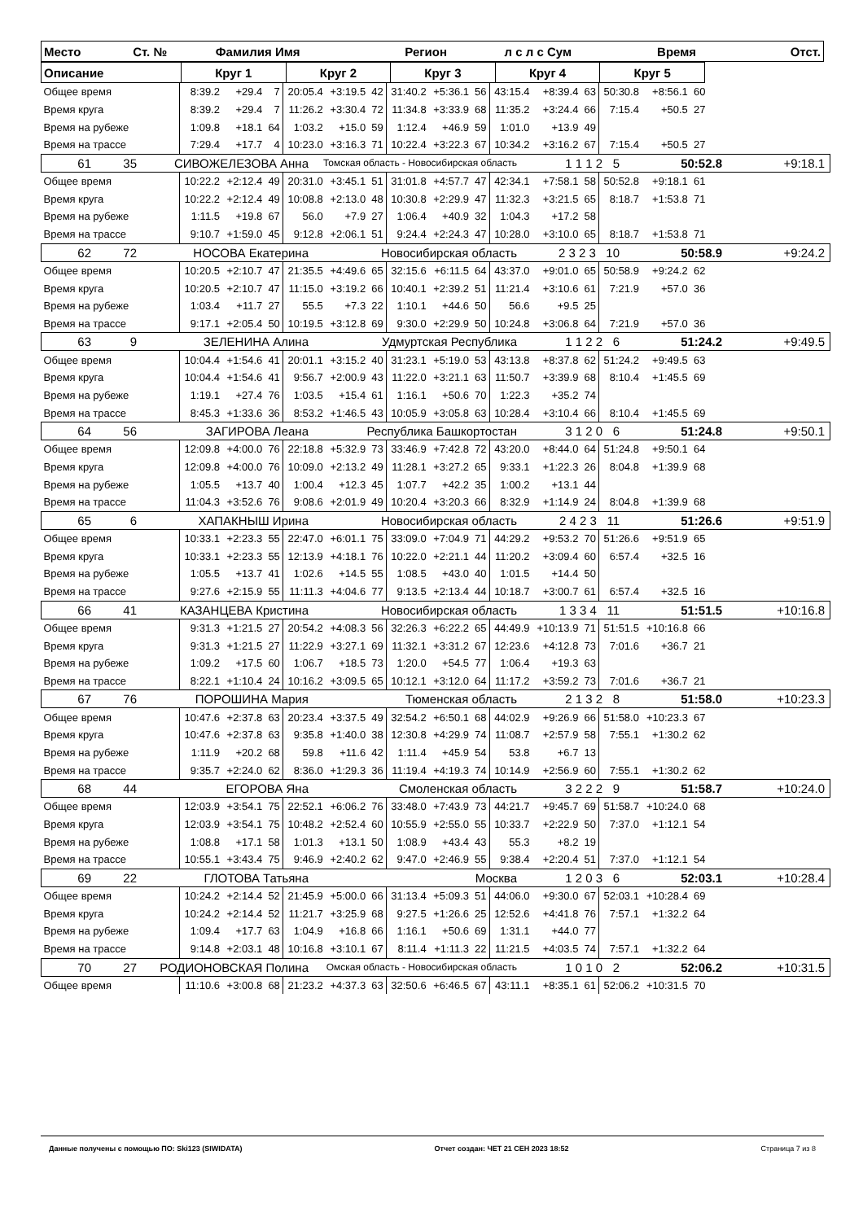| Место | Ст. № | Фамилия Имя | Регион | л с л с Сум | Время | Отст. |
| --- | --- | --- | --- | --- | --- | --- |
| Описание | Круг 1 | Круг 2 | Круг 3 | Круг 4 | Круг 5 | |
| --- | --- | --- | --- | --- | --- | --- |
| Общее время | 8:39.2 | +29.4 | 7 | 20:05.4 | +3:19.5 | 42 | 31:40.2 | +5:36.1 | 56 | 43:15.4 | +8:39.4 | 63 | 50:30.8 | +8:56.1 | 60 | |
| Время круга | 8:39.2 | +29.4 | 7 | 11:26.2 | +3:30.4 | 72 | 11:34.8 | +3:33.9 | 68 | 11:35.2 | +3:24.4 | 66 | 7:15.4 | +50.5 | 27 | |
| Время на рубеже | 1:09.8 | +18.1 | 64 | 1:03.2 | +15.0 | 59 | 1:12.4 | +46.9 | 59 | 1:01.0 | +13.9 | 49 | | | | |
| Время на трассе | 7:29.4 | +17.7 | 4 | 10:23.0 | +3:16.3 | 71 | 10:22.4 | +3:22.3 | 67 | 10:34.2 | +3:16.2 | 67 | 7:15.4 | +50.5 | 27 | |
| / 61 / 35 / СИВОЖЕЛЕЗОВА Анна / Томская область - Новосибирская область / 1 1 1 2 5 / 50:52.8 / +9:18.1 / | | | | | | | | | | | | | | | | |
| Общее время | 10:22.2 | +2:12.4 | 49 | 20:31.0 | +3:45.1 | 51 | 31:01.8 | +4:57.7 | 47 | 42:34.1 | +7:58.1 | 58 | 50:52.8 | +9:18.1 | 61 | |
| Время круга | 10:22.2 | +2:12.4 | 49 | 10:08.8 | +2:13.0 | 48 | 10:30.8 | +2:29.9 | 47 | 11:32.3 | +3:21.5 | 65 | 8:18.7 | +1:53.8 | 71 | |
| Время на рубеже | 1:11.5 | +19.8 | 67 | 56.0 | +7.9 | 27 | 1:06.4 | +40.9 | 32 | 1:04.3 | +17.2 | 58 | | | | |
| Время на трассе | 9:10.7 | +1:59.0 | 45 | 9:12.8 | +2:06.1 | 51 | 9:24.4 | +2:24.3 | 47 | 10:28.0 | +3:10.0 | 65 | 8:18.7 | +1:53.8 | 71 | |
| / 62 / 72 / НОСОВА Екатерина / Новосибирская область / 2 3 2 3 10 / 50:58.9 / +9:24.2 / | | | | | | | | | | | | | | | | |
| Общее время | 10:20.5 | +2:10.7 | 47 | 21:35.5 | +4:49.6 | 65 | 32:15.6 | +6:11.5 | 64 | 43:37.0 | +9:01.0 | 65 | 50:58.9 | +9:24.2 | 62 | |
| Время круга | 10:20.5 | +2:10.7 | 47 | 11:15.0 | +3:19.2 | 66 | 10:40.1 | +2:39.2 | 51 | 11:21.4 | +3:10.6 | 61 | 7:21.9 | +57.0 | 36 | |
| Время на рубеже | 1:03.4 | +11.7 | 27 | 55.5 | +7.3 | 22 | 1:10.1 | +44.6 | 50 | 56.6 | +9.5 | 25 | | | | |
| Время на трассе | 9:17.1 | +2:05.4 | 50 | 10:19.5 | +3:12.8 | 69 | 9:30.0 | +2:29.9 | 50 | 10:24.8 | +3:06.8 | 64 | 7:21.9 | +57.0 | 36 | |
| / 63 / 9 / ЗЕЛЕНИНА Алина / Удмуртская Республика / 1 1 2 2 6 / 51:24.2 / +9:49.5 / | | | | | | | | | | | | | | | | |
| Общее время | 10:04.4 | +1:54.6 | 41 | 20:01.1 | +3:15.2 | 40 | 31:23.1 | +5:19.0 | 53 | 43:13.8 | +8:37.8 | 62 | 51:24.2 | +9:49.5 | 63 | |
| Время круга | 10:04.4 | +1:54.6 | 41 | 9:56.7 | +2:00.9 | 43 | 11:22.0 | +3:21.1 | 63 | 11:50.7 | +3:39.9 | 68 | 8:10.4 | +1:45.5 | 69 | |
| Время на рубеже | 1:19.1 | +27.4 | 76 | 1:03.5 | +15.4 | 61 | 1:16.1 | +50.6 | 70 | 1:22.3 | +35.2 | 74 | | | | |
| Время на трассе | 8:45.3 | +1:33.6 | 36 | 8:53.2 | +1:46.5 | 43 | 10:05.9 | +3:05.8 | 63 | 10:28.4 | +3:10.4 | 66 | 8:10.4 | +1:45.5 | 69 | |
| / 64 / 56 / ЗАГИРОВА Леана / Республика Башкортостан / 3 1 2 0 6 / 51:24.8 / +9:50.1 / | | | | | | | | | | | | | | | | |
| Общее время | 12:09.8 | +4:00.0 | 76 | 22:18.8 | +5:32.9 | 73 | 33:46.9 | +7:42.8 | 72 | 43:20.0 | +8:44.0 | 64 | 51:24.8 | +9:50.1 | 64 | |
| Время круга | 12:09.8 | +4:00.0 | 76 | 10:09.0 | +2:13.2 | 49 | 11:28.1 | +3:27.2 | 65 | 9:33.1 | +1:22.3 | 26 | 8:04.8 | +1:39.9 | 68 | |
| Время на рубеже | 1:05.5 | +13.7 | 40 | 1:00.4 | +12.3 | 45 | 1:07.7 | +42.2 | 35 | 1:00.2 | +13.1 | 44 | | | | |
| Время на трассе | 11:04.3 | +3:52.6 | 76 | 9:08.6 | +2:01.9 | 49 | 10:20.4 | +3:20.3 | 66 | 8:32.9 | +1:14.9 | 24 | 8:04.8 | +1:39.9 | 68 | |
| / 65 / 6 / ХАПАКНЫШ Ирина / Новосибирская область / 2 4 2 3 11 / 51:26.6 / +9:51.9 / | | | | | | | | | | | | | | | | |
| Общее время | 10:33.1 | +2:23.3 | 55 | 22:47.0 | +6:01.1 | 75 | 33:09.0 | +7:04.9 | 71 | 44:29.2 | +9:53.2 | 70 | 51:26.6 | +9:51.9 | 65 | |
| Время круга | 10:33.1 | +2:23.3 | 55 | 12:13.9 | +4:18.1 | 76 | 10:22.0 | +2:21.1 | 44 | 11:20.2 | +3:09.4 | 60 | 6:57.4 | +32.5 | 16 | |
| Время на рубеже | 1:05.5 | +13.7 | 41 | 1:02.6 | +14.5 | 55 | 1:08.5 | +43.0 | 40 | 1:01.5 | +14.4 | 50 | | | | |
| Время на трассе | 9:27.6 | +2:15.9 | 55 | 11:11.3 | +4:04.6 | 77 | 9:13.5 | +2:13.4 | 44 | 10:18.7 | +3:00.7 | 61 | 6:57.4 | +32.5 | 16 | |
| / 66 / 41 / КАЗАНЦЕВА Кристина / Новосибирская область / 1 3 3 4 11 / 51:51.5 / +10:16.8 / | | | | | | | | | | | | | | | | |
| Общее время | 9:31.3 | +1:21.5 | 27 | 20:54.2 | +4:08.3 | 56 | 32:26.3 | +6:22.2 | 65 | 44:49.9 | +10:13.9 | 71 | 51:51.5 | +10:16.8 | 66 | |
| Время круга | 9:31.3 | +1:21.5 | 27 | 11:22.9 | +3:27.1 | 69 | 11:32.1 | +3:31.2 | 67 | 12:23.6 | +4:12.8 | 73 | 7:01.6 | +36.7 | 21 | |
| Время на рубеже | 1:09.2 | +17.5 | 60 | 1:06.7 | +18.5 | 73 | 1:20.0 | +54.5 | 77 | 1:06.4 | +19.3 | 63 | | | | |
| Время на трассе | 8:22.1 | +1:10.4 | 24 | 10:16.2 | +3:09.5 | 65 | 10:12.1 | +3:12.0 | 64 | 11:17.2 | +3:59.2 | 73 | 7:01.6 | +36.7 | 21 | |
| / 67 / 76 / ПОРОШИНА Мария / Тюменская область / 2 1 3 2 8 / 51:58.0 / +10:23.3 / | | | | | | | | | | | | | | | | |
| Общее время | 10:47.6 | +2:37.8 | 63 | 20:23.4 | +3:37.5 | 49 | 32:54.2 | +6:50.1 | 68 | 44:02.9 | +9:26.9 | 66 | 51:58.0 | +10:23.3 | 67 | |
| Время круга | 10:47.6 | +2:37.8 | 63 | 9:35.8 | +1:40.0 | 38 | 12:30.8 | +4:29.9 | 74 | 11:08.7 | +2:57.9 | 58 | 7:55.1 | +1:30.2 | 62 | |
| Время на рубеже | 1:11.9 | +20.2 | 68 | 59.8 | +11.6 | 42 | 1:11.4 | +45.9 | 54 | 53.8 | +6.7 | 13 | | | | |
| Время на трассе | 9:35.7 | +2:24.0 | 62 | 8:36.0 | +1:29.3 | 36 | 11:19.4 | +4:19.3 | 74 | 10:14.9 | +2:56.9 | 60 | 7:55.1 | +1:30.2 | 62 | |
| / 68 / 44 / ЕГОРОВА Яна / Смоленская область / 3 2 2 2 9 / 51:58.7 / +10:24.0 / | | | | | | | | | | | | | | | | |
| Общее время | 12:03.9 | +3:54.1 | 75 | 22:52.1 | +6:06.2 | 76 | 33:48.0 | +7:43.9 | 73 | 44:21.7 | +9:45.7 | 69 | 51:58.7 | +10:24.0 | 68 | |
| Время круга | 12:03.9 | +3:54.1 | 75 | 10:48.2 | +2:52.4 | 60 | 10:55.9 | +2:55.0 | 55 | 10:33.7 | +2:22.9 | 50 | 7:37.0 | +1:12.1 | 54 | |
| Время на рубеже | 1:08.8 | +17.1 | 58 | 1:01.3 | +13.1 | 50 | 1:08.9 | +43.4 | 43 | 55.3 | +8.2 | 19 | | | | |
| Время на трассе | 10:55.1 | +3:43.4 | 75 | 9:46.9 | +2:40.2 | 62 | 9:47.0 | +2:46.9 | 55 | 9:38.4 | +2:20.4 | 51 | 7:37.0 | +1:12.1 | 54 | |
| / 69 / 22 / ГЛОТОВА Татьяна / Москва / 1 2 0 3 6 / 52:03.1 / +10:28.4 / | | | | | | | | | | | | | | | | |
| Общее время | 10:24.2 | +2:14.4 | 52 | 21:45.9 | +5:00.0 | 66 | 31:13.4 | +5:09.3 | 51 | 44:06.0 | +9:30.0 | 67 | 52:03.1 | +10:28.4 | 69 | |
| Время круга | 10:24.2 | +2:14.4 | 52 | 11:21.7 | +3:25.9 | 68 | 9:27.5 | +1:26.6 | 25 | 12:52.6 | +4:41.8 | 76 | 7:57.1 | +1:32.2 | 64 | |
| Время на рубеже | 1:09.4 | +17.7 | 63 | 1:04.9 | +16.8 | 66 | 1:16.1 | +50.6 | 69 | 1:31.1 | +44.0 | 77 | | | | |
| Время на трассе | 9:14.8 | +2:03.1 | 48 | 10:16.8 | +3:10.1 | 67 | 8:11.4 | +1:11.3 | 22 | 11:21.5 | +4:03.5 | 74 | 7:57.1 | +1:32.2 | 64 | |
| / 70 / 27 / РОДИОНОВСКАЯ Полина / Омская область - Новосибирская область / 1 0 1 0 2 / 52:06.2 / +10:31.5 / | | | | | | | | | | | | | | | | |
| Общее время | 11:10.6 | +3:00.8 | 68 | 21:23.2 | +4:37.3 | 63 | 32:50.6 | +6:46.5 | 67 | 43:11.1 | +8:35.1 | 61 | 52:06.2 | +10:31.5 | 70 | |
Данные получены с помощью ПО: Ski123 (SIWIDATA) Отчет создан: ЧЕТ 21 СЕН 2023 18:52 Страница 7 из 8